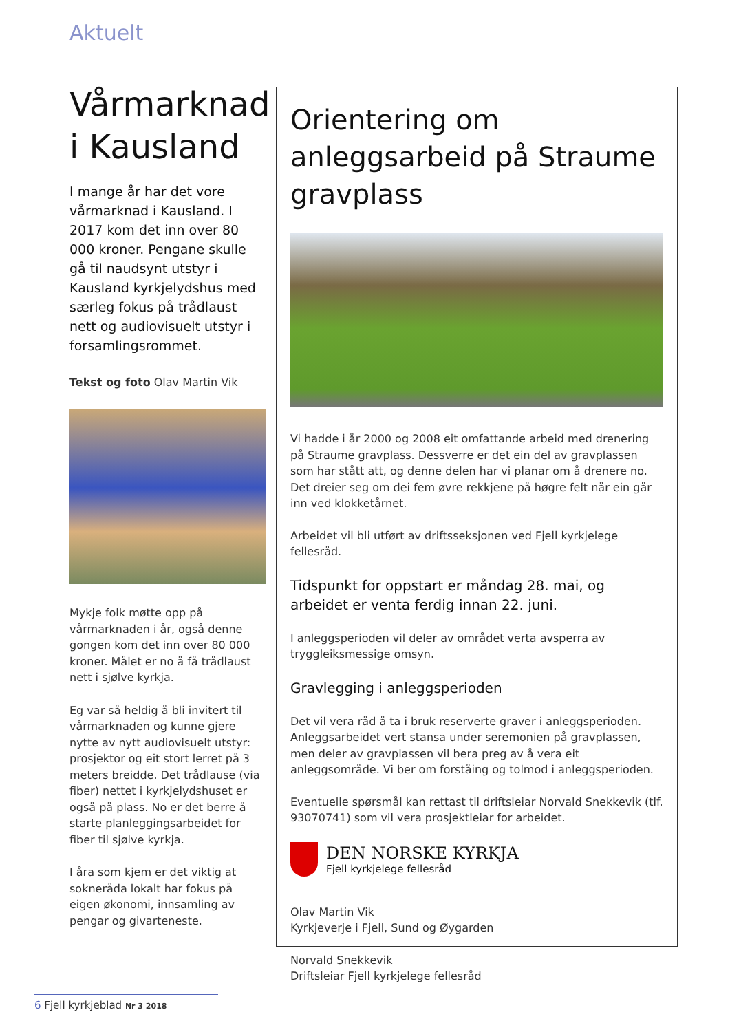Aktuelt
Vårmarknad i Kausland
I mange år har det vore vårmarknad i Kausland. I 2017 kom det inn over 80 000 kroner. Pengane skulle gå til naudsynt utstyr i Kausland kyrkjelydshus med særleg fokus på trådlaust nett og audiovisuelt utstyr i forsamlingsrommet.
Tekst og foto Olav Martin Vik
Mykje folk møtte opp på vårmarknaden i år, også denne gongen kom det inn over 80 000 kroner. Målet er no å få trådlaust nett i sjølve kyrkja.
Eg var så heldig å bli invitert til vårmarknaden og kunne gjere nytte av nytt audiovisuelt utstyr: prosjektor og eit stort lerret på 3 meters breidde. Det trådlause (via fiber) nettet i kyrkjelydshuset er også på plass. No er det berre å starte planleggingsarbeidet for fiber til sjølve kyrkja.
I åra som kjem er det viktig at sokneråda lokalt har fokus på eigen økonomi, innsamling av pengar og givarteneste.
Orientering om anleggsarbeid på Straume gravplass
Vi hadde i år 2000 og 2008 eit omfattande arbeid med drenering på Straume gravplass. Dessverre er det ein del av gravplassen som har stått att, og denne delen har vi planar om å drenere no.
Det dreier seg om dei fem øvre rekkjene på høgre felt når ein går inn ved klokketårnet.
Arbeidet vil bli utført av driftsseksjonen ved Fjell kyrkjelege fellesråd.
Tidspunkt for oppstart er måndag 28. mai, og arbeidet er venta ferdig innan 22. juni.
I anleggsperioden vil deler av området verta avsperra av tryggleiksmessige omsyn.
Gravlegging i anleggsperioden
Det vil vera råd å ta i bruk reserverte graver i anleggsperioden. Anleggsarbeidet vert stansa under seremonien på gravplassen, men deler av gravplassen vil bera preg av å vera eit anleggsområde. Vi ber om forståing og tolmod i anleggsperioden.
Eventuelle spørsmål kan rettast til driftsleiar Norvald Snekkevik (tlf. 93070741) som vil vera prosjektleiar for arbeidet.
DEN NORSKE KYRKJA
Fjell kyrkjelege fellesråd
Olav Martin Vik
Kyrkjeverje i Fjell, Sund og Øygarden
Norvald Snekkevik
Driftsleiar Fjell kyrkjelege fellesråd
6 Fjell kyrkjeblad Nr 3 2018